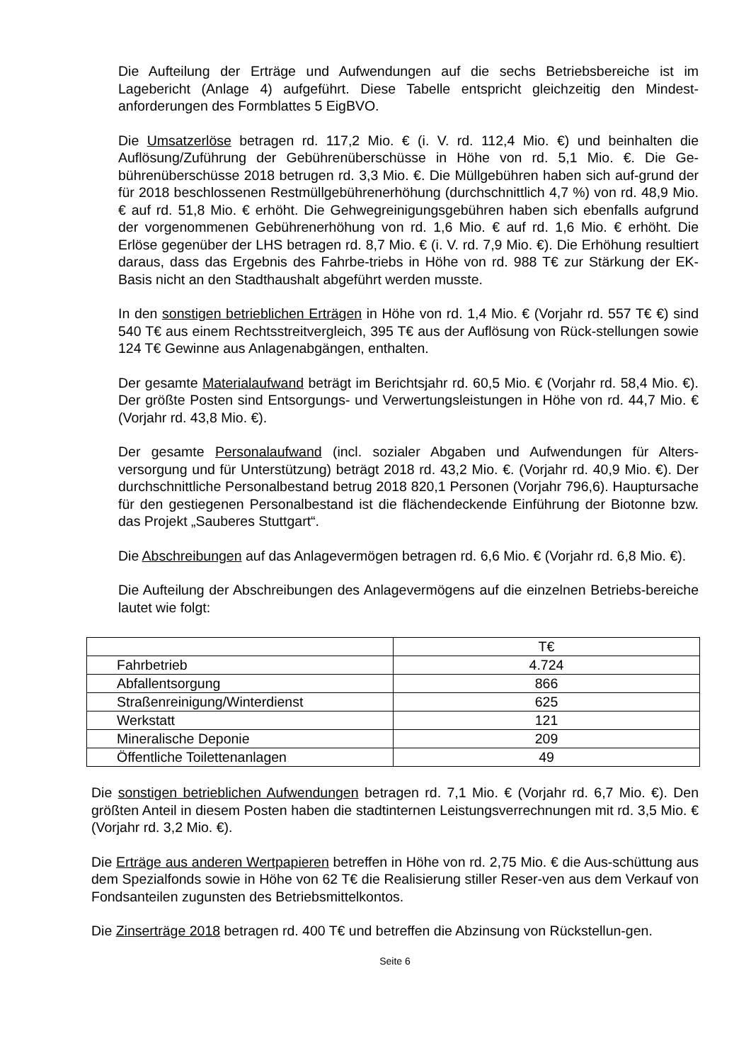Die Aufteilung der Erträge und Aufwendungen auf die sechs Betriebsbereiche ist im Lagebericht (Anlage 4) aufgeführt. Diese Tabelle entspricht gleichzeitig den Mindest-anforderungen des Formblattes 5 EigBVO.
Die Umsatzerlöse betragen rd. 117,2 Mio. € (i. V. rd. 112,4 Mio. €) und beinhalten die Auflösung/Zuführung der Gebührenüberschüsse in Höhe von rd. 5,1 Mio. €. Die Ge-bührenüberschüsse 2018 betrugen rd. 3,3 Mio. €. Die Müllgebühren haben sich auf-grund der für 2018 beschlossenen Restmüllgebührenerhöhung (durchschnittlich 4,7 %) von rd. 48,9 Mio. € auf rd. 51,8 Mio. € erhöht. Die Gehwegreinigungsgebühren haben sich ebenfalls aufgrund der vorgenommenen Gebührenerhöhung von rd. 1,6 Mio. € auf rd. 1,6 Mio. € erhöht. Die Erlöse gegenüber der LHS betragen rd. 8,7 Mio. € (i. V. rd. 7,9 Mio. €). Die Erhöhung resultiert daraus, dass das Ergebnis des Fahrbe-triebs in Höhe von rd. 988 T€ zur Stärkung der EK-Basis nicht an den Stadthaushalt abgeführt werden musste.
In den sonstigen betrieblichen Erträgen in Höhe von rd. 1,4 Mio. € (Vorjahr rd. 557 T€ €) sind 540 T€ aus einem Rechtsstreitvergleich, 395 T€ aus der Auflösung von Rück-stellungen sowie 124 T€ Gewinne aus Anlagenabgängen, enthalten.
Der gesamte Materialaufwand beträgt im Berichtsjahr rd. 60,5 Mio. € (Vorjahr rd. 58,4 Mio. €). Der größte Posten sind Entsorgungs- und Verwertungsleistungen in Höhe von rd. 44,7 Mio. € (Vorjahr rd. 43,8 Mio. €).
Der gesamte Personalaufwand (incl. sozialer Abgaben und Aufwendungen für Alters-versorgung und für Unterstützung) beträgt 2018 rd. 43,2 Mio. €. (Vorjahr rd. 40,9 Mio. €). Der durchschnittliche Personalbestand betrug 2018 820,1 Personen (Vorjahr 796,6). Hauptursache für den gestiegenen Personalbestand ist die flächendeckende Einführung der Biotonne bzw. das Projekt „Sauberes Stuttgart“.
Die Abschreibungen auf das Anlagevermögen betragen rd. 6,6 Mio. € (Vorjahr rd. 6,8 Mio. €).
Die Aufteilung der Abschreibungen des Anlagevermögens auf die einzelnen Betriebs-bereiche lautet wie folgt:
| | T€ |
| Fahrbetrieb | 4.724 |
| Abfallentsorgung | 866 |
| Straßenreinigung/Winterdienst | 625 |
| Werkstatt | 121 |
| Mineralische Deponie | 209 |
| Öffentliche Toilettenanlagen | 49 |
Die sonstigen betrieblichen Aufwendungen betragen rd. 7,1 Mio. € (Vorjahr rd. 6,7 Mio. €). Den größten Anteil in diesem Posten haben die stadtinternen Leistungsverrechnungen mit rd. 3,5 Mio. € (Vorjahr rd. 3,2 Mio. €).
Die Erträge aus anderen Wertpapieren betreffen in Höhe von rd. 2,75 Mio. € die Aus-schüttung aus dem Spezialfonds sowie in Höhe von 62 T€ die Realisierung stiller Reser-ven aus dem Verkauf von Fondsanteilen zugunsten des Betriebsmittelkontos.
Die Zinserträge 2018 betragen rd. 400 T€ und betreffen die Abzinsung von Rückstellun-gen.
Seite 6